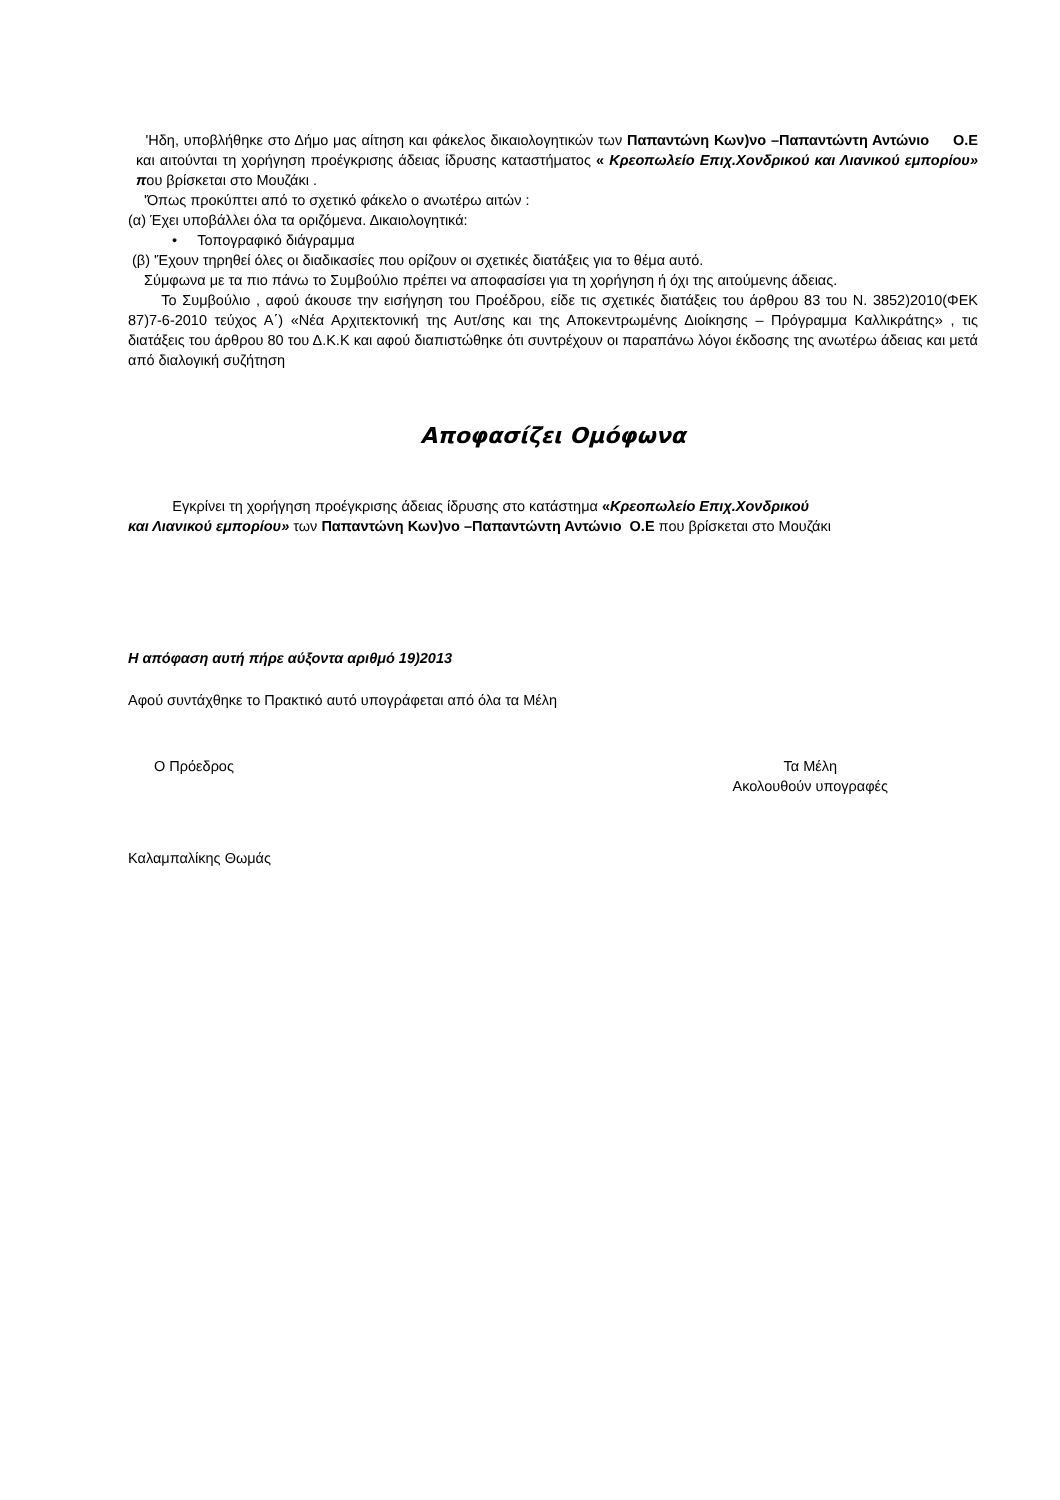'Ηδη, υποβλήθηκε στο Δήμο μας αίτηση και φάκελος δικαιολογητικών των Παπαντώνη Κων)νο –Παπαντώντη Αντώνιο Ο.Ε και αιτούνται τη χορήγηση προέγκρισης άδειας ίδρυσης καταστήματος « Κρεοπωλείο Επιχ.Χονδρικού και Λιανικού εμπορίου» που βρίσκεται στο Μουζάκι .
'Όπως προκύπτει από το σχετικό φάκελο ο ανωτέρω αιτών :
(α) Έχει υποβάλλει όλα τα οριζόμενα. Δικαιολογητικά:
• Τοπογραφικό διάγραμμα
(β) 'Έχουν τηρηθεί όλες οι διαδικασίες που ορίζουν οι σχετικές διατάξεις για το θέμα αυτό.
Σύμφωνα με τα πιο πάνω το Συμβούλιο πρέπει να αποφασίσει για τη χορήγηση ή όχι της αιτούμενης άδειας.
Το Συμβούλιο , αφού άκουσε την εισήγηση του Προέδρου, είδε τις σχετικές διατάξεις του άρθρου 83 του Ν. 3852)2010(ΦΕΚ 87)7-6-2010 τεύχος Α΄) «Νέα Αρχιτεκτονική της Αυτ/σης και της Αποκεντρωμένης Διοίκησης – Πρόγραμμα Καλλικράτης» , τις διατάξεις του άρθρου 80 του Δ.Κ.Κ και αφού διαπιστώθηκε ότι συντρέχουν οι παραπάνω λόγοι έκδοσης της ανωτέρω άδειας και μετά από διαλογική συζήτηση
Αποφασίζει Ομόφωνα
Εγκρίνει τη χορήγηση προέγκρισης άδειας ίδρυσης στο κατάστημα «Κρεοπωλείο Επιχ.Χονδρικού
και Λιανικού εμπορίου» των Παπαντώνη Κων)νο –Παπαντώντη Αντώνιο Ο.Ε που βρίσκεται στο Μουζάκι
Η απόφαση αυτή πήρε αύξοντα αριθμό 19)2013
Αφού συντάχθηκε το Πρακτικό αυτό υπογράφεται από όλα τα Μέλη
Ο Πρόεδρος Τα Μέλη
Ακολουθούν υπογραφές
Καλαμπαλίκης Θωμάς